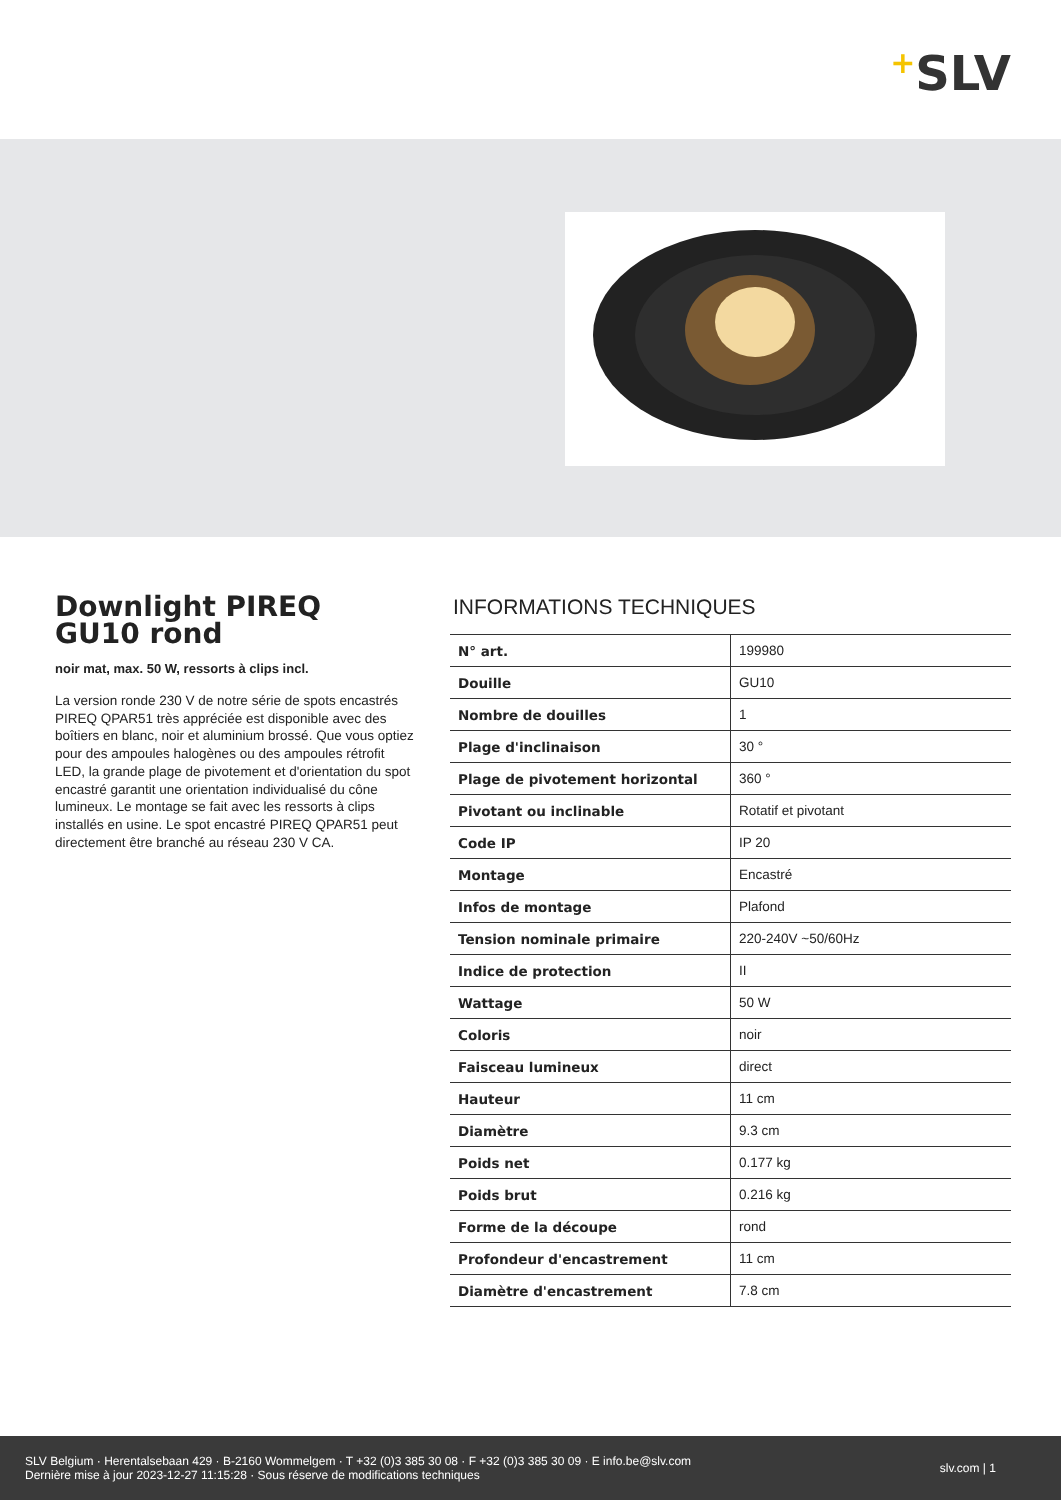+SLV
Downlight PIREQ GU10 rond
noir mat, max. 50 W, ressorts à clips incl.
La version ronde 230 V de notre série de spots encastrés PIREQ QPAR51 très appréciée est disponible avec des boîtiers en blanc, noir et aluminium brossé. Que vous optiez pour des ampoules halogènes ou des ampoules rétrofit LED, la grande plage de pivotement et d'orientation du spot encastré garantit une orientation individualisé du cône lumineux. Le montage se fait avec les ressorts à clips installés en usine. Le spot encastré PIREQ QPAR51 peut directement être branché au réseau 230 V CA.
INFORMATIONS TECHNIQUES
| N° art. | 199980 |
| Douille | GU10 |
| Nombre de douilles | 1 |
| Plage d'inclinaison | 30 ° |
| Plage de pivotement horizontal | 360 ° |
| Pivotant ou inclinable | Rotatif et pivotant |
| Code IP | IP 20 |
| Montage | Encastré |
| Infos de montage | Plafond |
| Tension nominale primaire | 220-240V ~50/60Hz |
| Indice de protection | II |
| Wattage | 50 W |
| Coloris | noir |
| Faisceau lumineux | direct |
| Hauteur | 11 cm |
| Diamètre | 9.3 cm |
| Poids net | 0.177 kg |
| Poids brut | 0.216 kg |
| Forme de la découpe | rond |
| Profondeur d'encastrement | 11 cm |
| Diamètre d'encastrement | 7.8 cm |
SLV Belgium · Herentalsebaan 429 · B-2160 Wommelgem · T +32 (0)3 385 30 08 · F +32 (0)3 385 30 09 · E info.be@slv.com
Dernière mise à jour 2023-12-27 11:15:28 · Sous réserve de modifications techniques
slv.com | 1